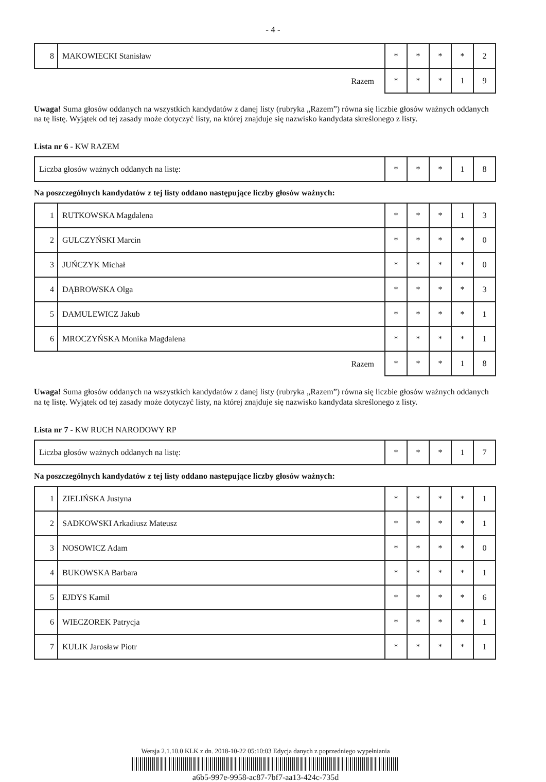- 4 -
| 8 | MAKOWIECKI Stanisław | * | * | * | * | 2 |
| Razem | | * | * | * | 1 | 9 |
Uwaga! Suma głosów oddanych na wszystkich kandydatów z danej listy (rubryka „Razem”) równa się liczbie głosów ważnych oddanych na tę listę. Wyjątek od tej zasady może dotyczyć listy, na której znajduje się nazwisko kandydata skreślonego z listy.
Lista nr 6 - KW RAZEM
| Liczba głosów ważnych oddanych na listę: | * | * | * | 1 | 8 |
Na poszczególnych kandydatów z tej listy oddano następujące liczby głosów ważnych:
| 1 | RUTKOWSKA Magdalena | * | * | * | 1 | 3 |
| 2 | GULCZYŃSKI Marcin | * | * | * | * | 0 |
| 3 | JUŃCZYK Michał | * | * | * | * | 0 |
| 4 | DĄBROWSKA Olga | * | * | * | * | 3 |
| 5 | DAMULEWICZ Jakub | * | * | * | * | 1 |
| 6 | MROCZYŃSKA Monika Magdalena | * | * | * | * | 1 |
| Razem | | * | * | * | 1 | 8 |
Uwaga! Suma głosów oddanych na wszystkich kandydatów z danej listy (rubryka „Razem”) równa się liczbie głosów ważnych oddanych na tę listę. Wyjątek od tej zasady może dotyczyć listy, na której znajduje się nazwisko kandydata skreślonego z listy.
Lista nr 7 - KW RUCH NARODOWY RP
| Liczba głosów ważnych oddanych na listę: | * | * | * | 1 | 7 |
Na poszczególnych kandydatów z tej listy oddano następujące liczby głosów ważnych:
| 1 | ZIELIŃSKA Justyna | * | * | * | * | 1 |
| 2 | SADKOWSKI Arkadiusz Mateusz | * | * | * | * | 1 |
| 3 | NOSOWICZ Adam | * | * | * | * | 0 |
| 4 | BUKOWSKA Barbara | * | * | * | * | 1 |
| 5 | EJDYS Kamil | * | * | * | * | 6 |
| 6 | WIECZOREK Patrycja | * | * | * | * | 1 |
| 7 | KULIK Jarosław Piotr | * | * | * | * | 1 |
Wersja 2.1.10.0 KLK z dn. 2018-10-22 05:10:03 Edycja danych z poprzedniego wypełniania
a6b5-997e-9958-ac87-7bf7-aa13-424c-735d